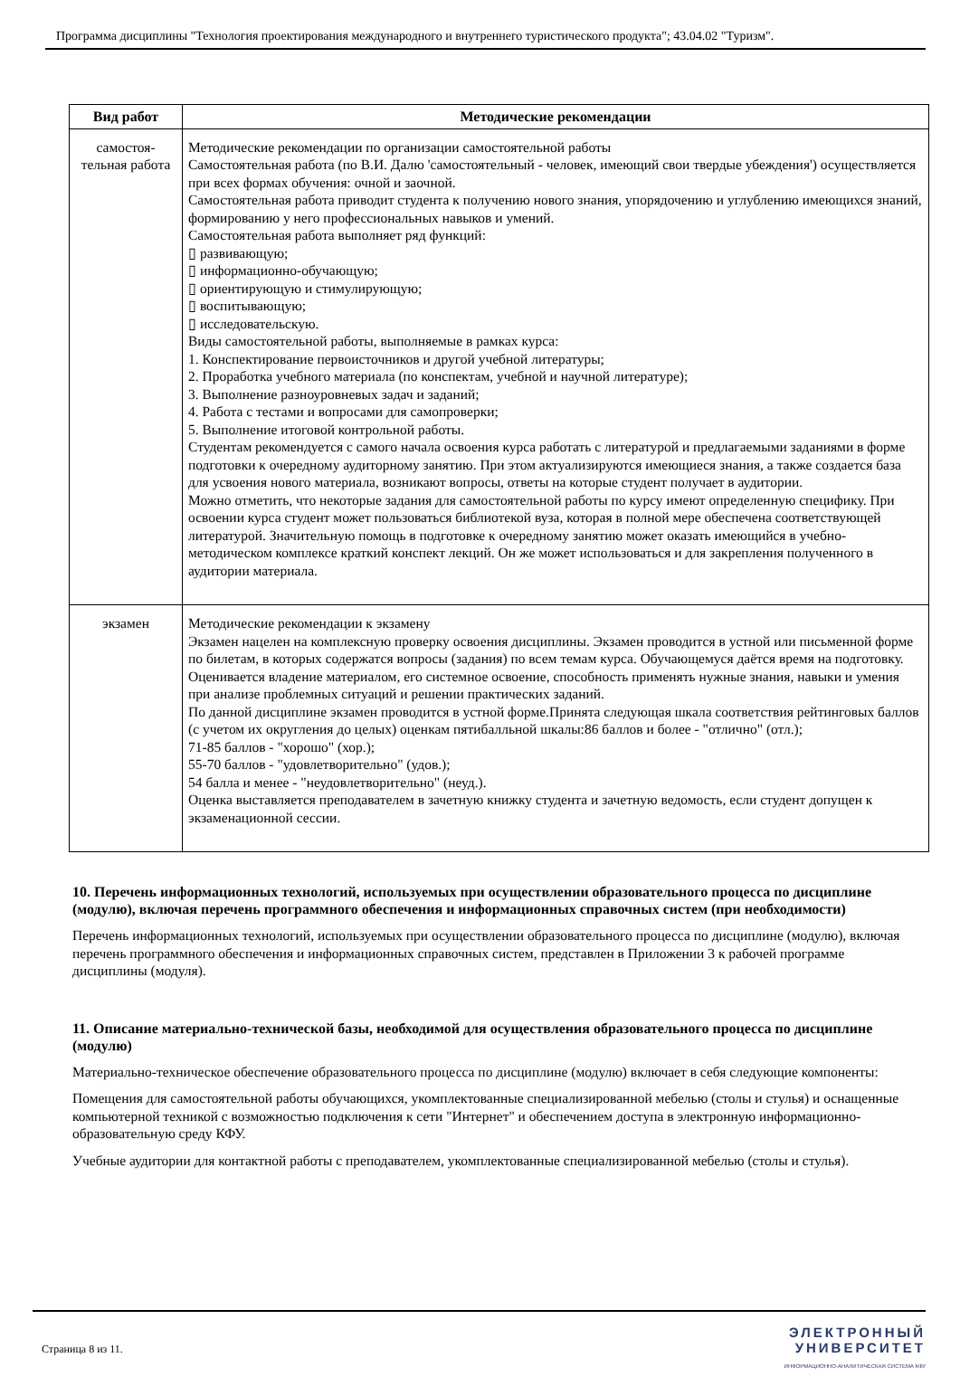Программа дисциплины "Технология проектирования международного и внутреннего туристического продукта"; 43.04.02 "Туризм".
| Вид работ | Методические рекомендации |
| --- | --- |
| самостоя- тельная работа | Методические рекомендации по организации самостоятельной работы Самостоятельная работа (по В.И. Далю 'самостоятельный - человек, имеющий свои твердые убеждения') осуществляется при всех формах обучения: очной и заочной. Самостоятельная работа приводит студента к получению нового знания, упорядочению и углублению имеющихся знаний, формированию у него профессиональных навыков и умений. Самостоятельная работа выполняет ряд функций: ▯ развивающую; ▯ информационно-обучающую; ▯ ориентирующую и стимулирующую; ▯ воспитывающую; ▯ исследовательскую. Виды самостоятельной работы, выполняемые в рамках курса: 1. Конспектирование первоисточников и другой учебной литературы; 2. Проработка учебного материала (по конспектам, учебной и научной литературе); 3. Выполнение разноуровневых задач и заданий; 4. Работа с тестами и вопросами для самопроверки; 5. Выполнение итоговой контрольной работы. Студентам рекомендуется с самого начала освоения курса работать с литературой и предлагаемыми заданиями в форме подготовки к очередному аудиторному занятию. При этом актуализируются имеющиеся знания, а также создается база для усвоения нового материала, возникают вопросы, ответы на которые студент получает в аудитории. Можно отметить, что некоторые задания для самостоятельной работы по курсу имеют определенную специфику. При освоении курса студент может пользоваться библиотекой вуза, которая в полной мере обеспечена соответствующей литературой. Значительную помощь в подготовке к очередному занятию может оказать имеющийся в учебно-методическом комплексе краткий конспект лекций. Он же может использоваться и для закрепления полученного в аудитории материала. |
| экзамен | Методические рекомендации к экзамену Экзамен нацелен на комплексную проверку освоения дисциплины. Экзамен проводится в устной или письменной форме по билетам, в которых содержатся вопросы (задания) по всем темам курса. Обучающемуся даётся время на подготовку. Оценивается владение материалом, его системное освоение, способность применять нужные знания, навыки и умения при анализе проблемных ситуаций и решении практических заданий. По данной дисциплине экзамен проводится в устной форме.Принята следующая шкала соответствия рейтинговых баллов (с учетом их округления до целых) оценкам пятибалльной шкалы:86 баллов и более - "отлично" (отл.); 71-85 баллов - "хорошо" (хор.); 55-70 баллов - "удовлетворительно" (удов.); 54 балла и менее - "неудовлетворительно" (неуд.). Оценка выставляется преподавателем в зачетную книжку студента и зачетную ведомость, если студент допущен к экзаменационной сессии. |
10. Перечень информационных технологий, используемых при осуществлении образовательного процесса по дисциплине (модулю), включая перечень программного обеспечения и информационных справочных систем (при необходимости)
Перечень информационных технологий, используемых при осуществлении образовательного процесса по дисциплине (модулю), включая перечень программного обеспечения и информационных справочных систем, представлен в Приложении 3 к рабочей программе дисциплины (модуля).
11. Описание материально-технической базы, необходимой для осуществления образовательного процесса по дисциплине (модулю)
Материально-техническое обеспечение образовательного процесса по дисциплине (модулю) включает в себя следующие компоненты:
Помещения для самостоятельной работы обучающихся, укомплектованные специализированной мебелью (столы и стулья) и оснащенные компьютерной техникой с возможностью подключения к сети "Интернет" и обеспечением доступа в электронную информационно-образовательную среду КФУ.
Учебные аудитории для контактной работы с преподавателем, укомплектованные специализированной мебелью (столы и стулья).
Страница 8 из 11.
ЭЛЕКТРОННЫЙ
УНИВЕРСИТЕТ
ИНФОРМАЦИОННО-АНАЛИТИЧЕСКАЯ СИСТЕМА КФУ